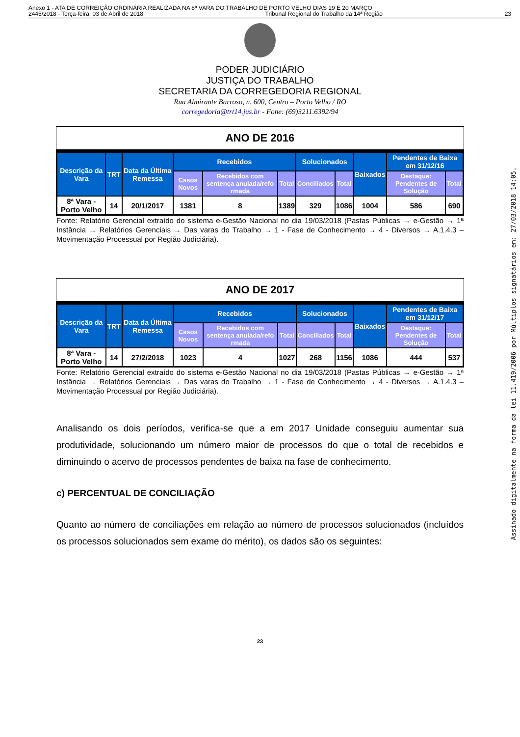Anexo 1 - ATA DE CORREIÇÃO ORDINÁRIA REALIZADA NA 8ª VARA DO TRABALHO DE PORTO VELHO DIAS 19 E 20 MARÇO
2445/2018 - Terça-feira, 03 de Abril de 2018 Tribunal Regional do Trabalho da 14ª Região 23
PODER JUDICIÁRIO
JUSTIÇA DO TRABALHO
SECRETARIA DA CORREGEDORIA REGIONAL
Rua Almirante Barroso, n. 600, Centro – Porto Velho / RO
corregedoria@trt14.jus.br - Fone: (69)3211.6392/94
ANO DE 2016
| Descrição da Vara | TRT | Data da Última Remessa | Recebidos | | | Solucionados | | Baixados | Pendentes de Baixa em 31/12/16 | |
| --- | --- | --- | --- | --- | --- | --- | --- | --- | --- | --- |
| | | | Casos Novos | Recebidos com sentença anulada/refo rmada | Total | Conciliados | Total | | Destaque: Pendentes de Solução | Total |
| 8ª Vara - Porto Velho | 14 | 20/1/2017 | 1381 | 8 | 1389 | 329 | 1086 | 1004 | 586 | 690 |
Fonte: Relatório Gerencial extraído do sistema e-Gestão Nacional no dia 19/03/2018 (Pastas Públicas → e-Gestão → 1ª Instância → Relatórios Gerenciais → Das varas do Trabalho → 1 - Fase de Conhecimento → 4 - Diversos → A.1.4.3 – Movimentação Processual por Região Judiciária).
ANO DE 2017
| Descrição da Vara | TRT | Data da Última Remessa | Recebidos | | | Solucionados | | Baixados | Pendentes de Baixa em 31/12/17 | |
| --- | --- | --- | --- | --- | --- | --- | --- | --- | --- | --- |
| | | | Casos Novos | Recebidos com sentença anulada/refo rmada | Total | Conciliados | Total | | Destaque: Pendentes de Solução | Total |
| 8ª Vara - Porto Velho | 14 | 27/2/2018 | 1023 | 4 | 1027 | 268 | 1156 | 1086 | 444 | 537 |
Fonte: Relatório Gerencial extraído do sistema e-Gestão Nacional no dia 19/03/2018 (Pastas Públicas → e-Gestão → 1ª Instância → Relatórios Gerenciais → Das varas do Trabalho → 1 - Fase de Conhecimento → 4 - Diversos → A.1.4.3 – Movimentação Processual por Região Judiciária).
Analisando os dois períodos, verifica-se que a em 2017 Unidade conseguiu aumentar sua produtividade, solucionando um número maior de processos do que o total de recebidos e diminuindo o acervo de processos pendentes de baixa na fase de conhecimento.
c) PERCENTUAL DE CONCILIAÇÃO
Quanto ao número de conciliações em relação ao número de processos solucionados (incluídos os processos solucionados sem exame do mérito), os dados são os seguintes:
23
Assinado digitalmente na forma da lei 11.419/2006 por Múltiplos signatários em: 27/03/2018 14:05.